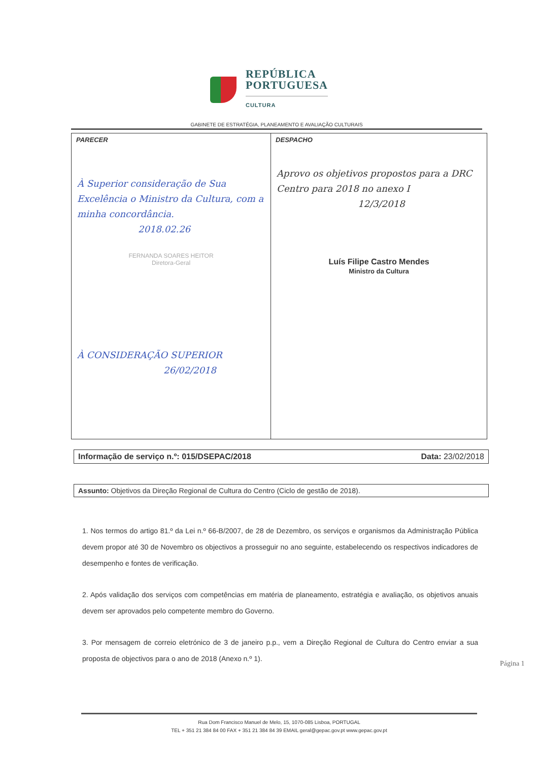REPÚBLICA
PORTUGUESA
CULTURA
GABINETE DE ESTRATÉGIA, PLANEAMENTO E AVALIAÇÃO CULTURAIS
| PARECER À Superior consideração de Sua Excelência o Ministro da Cultura, com a minha concordância. 2018.02.26 FERNANDA SOARES HEITOR Diretora-Geral À CONSIDERAÇÃO SUPERIOR 26/02/2018 | DESPACHO Aprovo os objetivos propostos para a DRC Centro para 2018 no anexo I 12/3/2018 Luís Filipe Castro Mendes Ministro da Cultura |
Informação de serviço n.º: 015/DSEPAC/2018 Data: 23/02/2018
Assunto: Objetivos da Direção Regional de Cultura do Centro (Ciclo de gestão de 2018).
1. Nos termos do artigo 81.º da Lei n.º 66-B/2007, de 28 de Dezembro, os serviços e organismos da Administração Pública devem propor até 30 de Novembro os objectivos a prosseguir no ano seguinte, estabelecendo os respectivos indicadores de desempenho e fontes de verificação.
2. Após validação dos serviços com competências em matéria de planeamento, estratégia e avaliação, os objetivos anuais devem ser aprovados pelo competente membro do Governo.
3. Por mensagem de correio eletrónico de 3 de janeiro p.p., vem a Direção Regional de Cultura do Centro enviar a sua proposta de objectivos para o ano de 2018 (Anexo n.º 1).
Página 1
Rua Dom Francisco Manuel de Melo, 15, 1070-085 Lisboa, PORTUGAL
TEL + 351 21 384 84 00 FAX + 351 21 384 84 39 EMAIL geral@gepac.gov.pt www.gepac.gov.pt